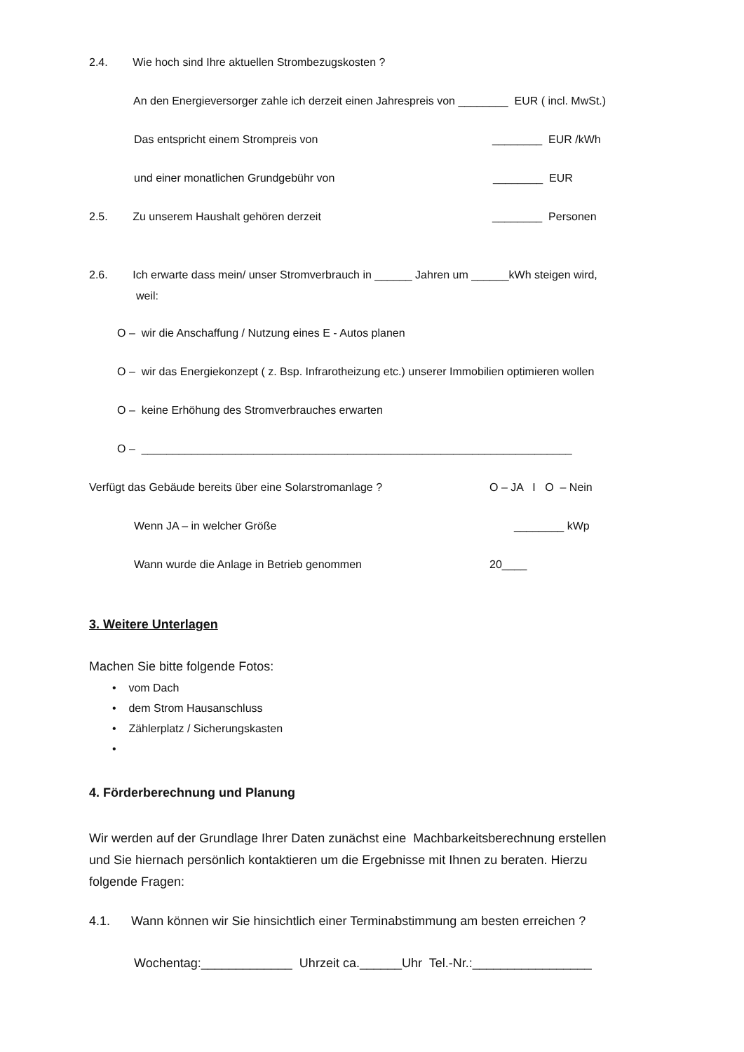2.4. Wie hoch sind Ihre aktuellen Strombezugskosten ?
An den Energieversorger zahle ich derzeit einen Jahrespreis von ________ EUR ( incl. MwSt.)
Das entspricht einem Strompreis von
________ EUR /kWh
und einer monatlichen Grundgebühr von
________ EUR
2.5. Zu unserem Haushalt gehören derzeit
________ Personen
2.6. Ich erwarte dass mein/ unser Stromverbrauch in ______ Jahren um ______kWh steigen wird,
weil:
O – wir die Anschaffung / Nutzung eines E - Autos planen
O – wir das Energiekonzept ( z. Bsp. Infrarotheizung etc.) unserer Immobilien optimieren wollen
O – keine Erhöhung des Stromverbrauches erwarten
O – _____________________________________________________________________
Verfügt das Gebäude bereits über eine Solarstromanlage ?
O – JA I O – Nein
Wenn JA – in welcher Größe
________ kWp
Wann wurde die Anlage in Betrieb genommen
20____
3. Weitere Unterlagen
Machen Sie bitte folgende Fotos:
• vom Dach
• dem Strom Hausanschluss
• Zählerplatz / Sicherungskasten
•
4. Förderberechnung und Planung
Wir werden auf der Grundlage Ihrer Daten zunächst eine Machbarkeitsberechnung erstellen und Sie hiernach persönlich kontaktieren um die Ergebnisse mit Ihnen zu beraten. Hierzu folgende Fragen:
4.1. Wann können wir Sie hinsichtlich einer Terminabstimmung am besten erreichen ?
Wochentag:_____________ Uhrzeit ca.______Uhr Tel.-Nr.:_________________